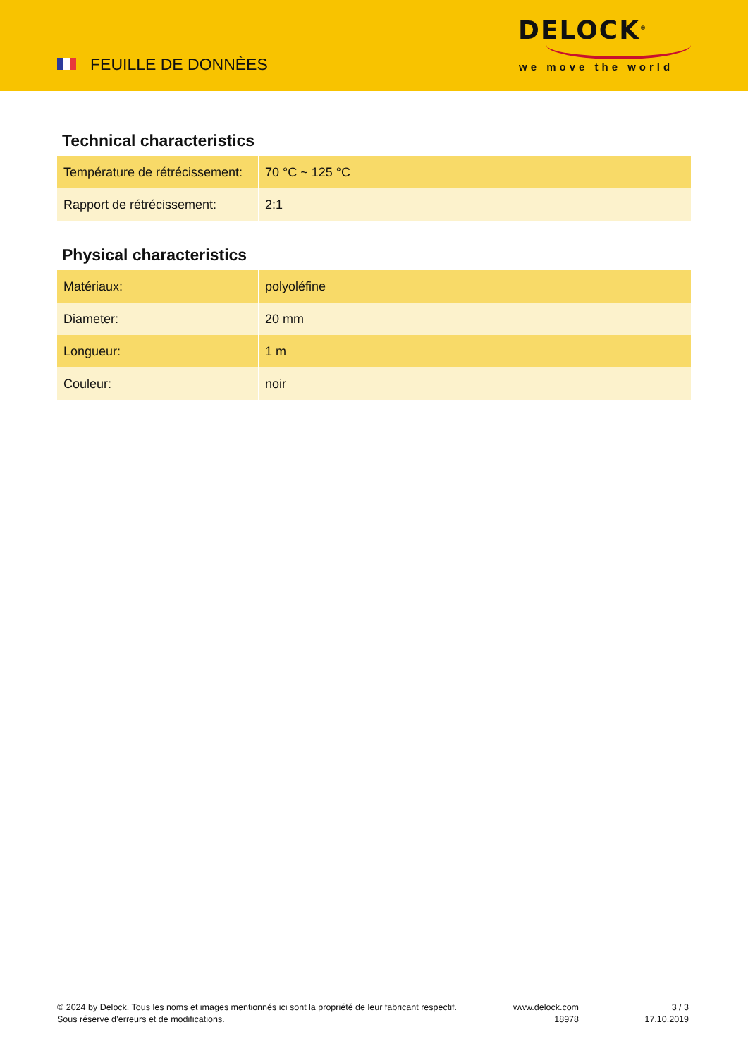FEUILLE DE DONNÈES
DELOCK<sup>®</sup>
we move the world
Technical characteristics
| Température de rétrécissement: | 70 °C ~ 125 °C |
| Rapport de rétrécissement: | 2:1 |
Physical characteristics
| Matériaux: | polyoléfine |
| Diameter: | 20 mm |
| Longueur: | 1 m |
| Couleur: | noir |
© 2024 by Delock. Tous les noms et images mentionnés ici sont la propriété de leur fabricant respectif.
Sous réserve d’erreurs et de modifications.
www.delock.com
18978
3 / 3
17.10.2019